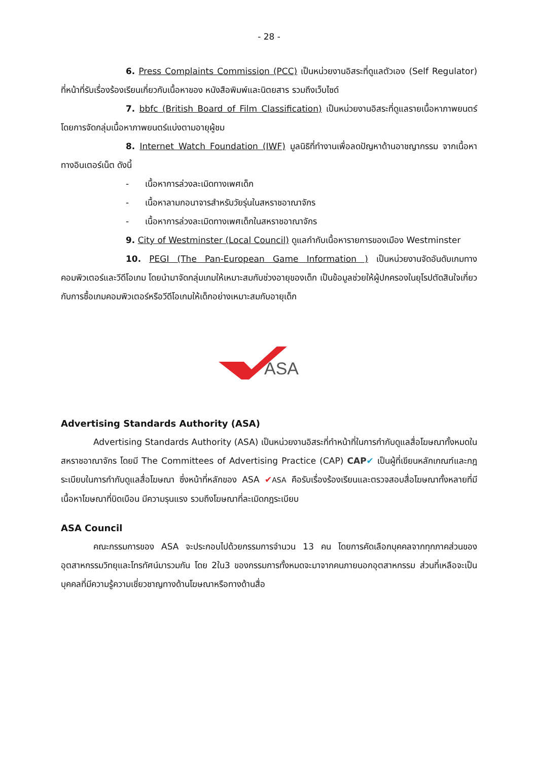- 28 -
6. Press Complaints Commission (PCC) เป็นหน่วยงานอิสระที่ดูแลตัวเอง (Self Regulator) ที่หน้าที่รับเรื่องร้องเรียนเกี่ยวกับเนื้อหาของ หนังสือพิมพ์และนิตยสาร รวมถึงเว็บไซด์
7. bbfc (British Board of Film Classification) เป็นหน่วยงานอิสระที่ดูแลรายเนื้อหาภาพยนตร์ โดยการจัดกลุ่มเนื้อหาภาพยนตร์แบ่งตามอายุผู้ชม
8. Internet Watch Foundation (IWF) มูลนิธิที่ทำงานเพื่อลดปัญหาด้านอาชญากรรม จากเนื้อหาทางอินเตอร์เน็ต ดังนี้
- เนื้อหาการล่วงละเมิดทางเพศเด็ก
- เนื้อหาลามกอนาจารสำหรับวัยรุ่นในสหราชอาณาจักร
- เนื้อหาการล่วงละเมิดทางเพศเด็กในสหราชอาณาจักร
9. City of Westminster (Local Council) ดูแลกำกับเนื้อหารายการของเมือง Westminster
10. PEGI (The Pan-European Game Information ) เป็นหน่วยงานจัดอันดับเกมทางคอมพิวเตอร์และวีดีโอเกม โดยนำมาจัดกลุ่มเกมให้เหมาะสมกับช่วงอายุของเด็ก เป็นข้อมูลช่วยให้ผู้ปกครองในยุโรปตัดสินใจเกี่ยวกับการซื้อเกมคอมพิวเตอร์หรือวีดีโอเกมให้เด็กอย่างเหมาะสมกับอายุเด็ก
ASA
Advertising Standards Authority (ASA)
Advertising Standards Authority (ASA) เป็นหน่วยงานอิสระที่ทำหน้าที่ในการกำกับดูแลสื่อโฆษณาทั้งหมดในสหราชอาณาจักร โดยมี The Committees of Advertising Practice (CAP) CAP✔ เป็นผู้ที่เขียนหลักเกณฑ์และกฎระเบียบในการกำกับดูแลสื่อโฆษณา ซึ่งหน้าที่หลักของ ASA ✔ASA คือรับเรื่องร้องเรียนและตรวจสอบสื่อโฆษณาทั้งหลายที่มีเนื้อหาโฆษณาที่บิดเบือน มีความรุนแรง รวมถึงโฆษณาที่ละเมิดกฎระเบียบ
ASA Council
คณะกรรมการของ ASA จะประกอบไปด้วยกรรมการจำนวน 13 คน โดยการคัดเลือกบุคคลจากทุกภาคส่วนของอุตสาหกรรมวิทยุและโทรทัศน์มารวมกัน โดย 2ใน3 ของกรรมการทั้งหมดจะมาจากคนภายนอกอุตสาหกรรม ส่วนที่เหลือจะเป็นบุคคลที่มีความรู้ความเชี่ยวชาญทางด้านโฆษณาหรือทางด้านสื่อ